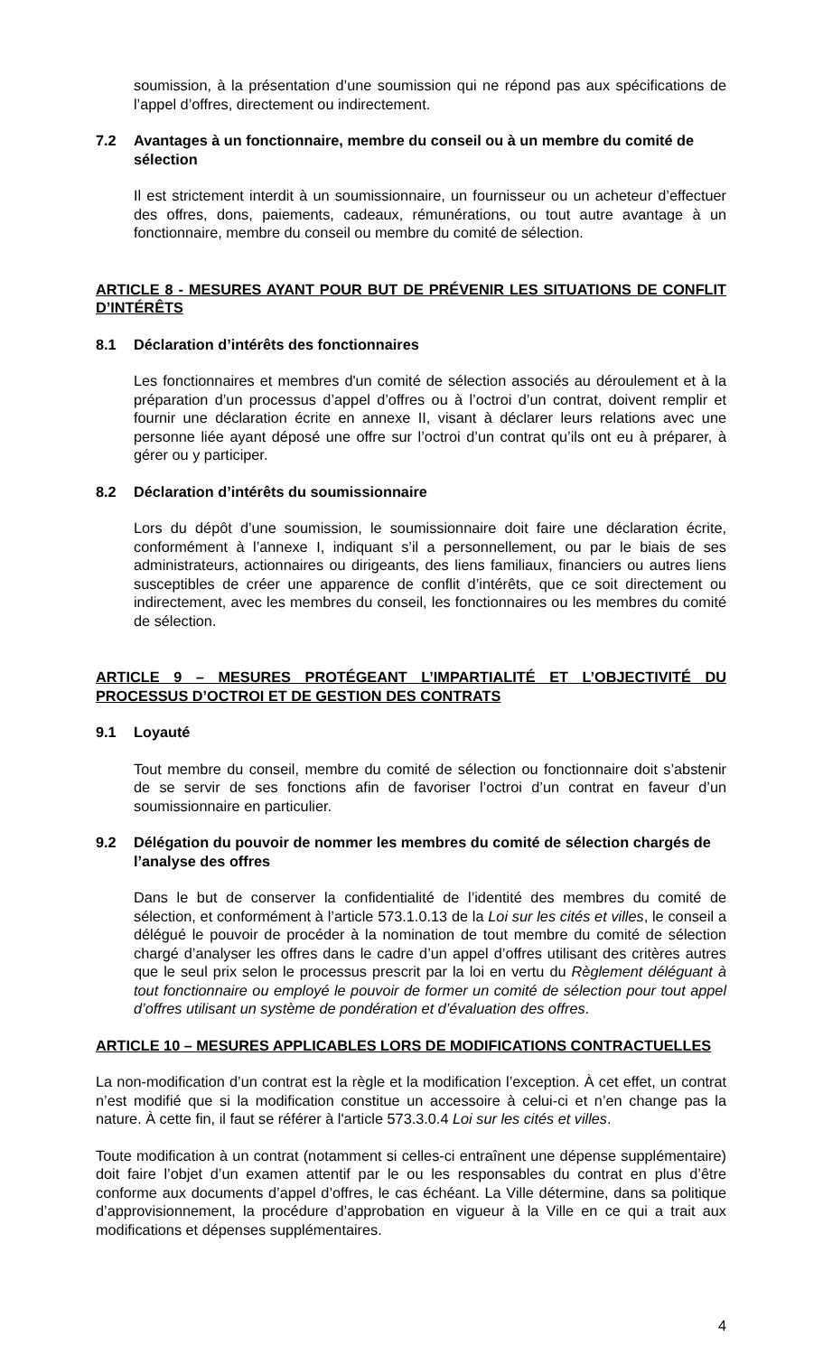soumission, à la présentation d’une soumission qui ne répond pas aux spécifications de l’appel d’offres, directement ou indirectement.
7.2 Avantages à un fonctionnaire, membre du conseil ou à un membre du comité de sélection
Il est strictement interdit à un soumissionnaire, un fournisseur ou un acheteur d’effectuer des offres, dons, paiements, cadeaux, rémunérations, ou tout autre avantage à un fonctionnaire, membre du conseil ou membre du comité de sélection.
ARTICLE 8 - MESURES AYANT POUR BUT DE PRÉVENIR LES SITUATIONS DE CONFLIT D’INTÉRÊTS
8.1 Déclaration d’intérêts des fonctionnaires
Les fonctionnaires et membres d'un comité de sélection associés au déroulement et à la préparation d’un processus d’appel d’offres ou à l’octroi d’un contrat, doivent remplir et fournir une déclaration écrite en annexe II, visant à déclarer leurs relations avec une personne liée ayant déposé une offre sur l’octroi d’un contrat qu’ils ont eu à préparer, à gérer ou y participer.
8.2 Déclaration d’intérêts du soumissionnaire
Lors du dépôt d’une soumission, le soumissionnaire doit faire une déclaration écrite, conformément à l’annexe I, indiquant s’il a personnellement, ou par le biais de ses administrateurs, actionnaires ou dirigeants, des liens familiaux, financiers ou autres liens susceptibles de créer une apparence de conflit d’intérêts, que ce soit directement ou indirectement, avec les membres du conseil, les fonctionnaires ou les membres du comité de sélection.
ARTICLE 9 – MESURES PROTÉGEANT L’IMPARTIALITÉ ET L’OBJECTIVITÉ DU PROCESSUS D’OCTROI ET DE GESTION DES CONTRATS
9.1 Loyauté
Tout membre du conseil, membre du comité de sélection ou fonctionnaire doit s’abstenir de se servir de ses fonctions afin de favoriser l’octroi d’un contrat en faveur d’un soumissionnaire en particulier.
9.2 Délégation du pouvoir de nommer les membres du comité de sélection chargés de l’analyse des offres
Dans le but de conserver la confidentialité de l’identité des membres du comité de sélection, et conformément à l’article 573.1.0.13 de la Loi sur les cités et villes, le conseil a délégué le pouvoir de procéder à la nomination de tout membre du comité de sélection chargé d’analyser les offres dans le cadre d’un appel d’offres utilisant des critères autres que le seul prix selon le processus prescrit par la loi en vertu du Règlement déléguant à tout fonctionnaire ou employé le pouvoir de former un comité de sélection pour tout appel d’offres utilisant un système de pondération et d’évaluation des offres.
ARTICLE 10 – MESURES APPLICABLES LORS DE MODIFICATIONS CONTRACTUELLES
La non-modification d’un contrat est la règle et la modification l’exception. À cet effet, un contrat n’est modifié que si la modification constitue un accessoire à celui-ci et n’en change pas la nature. À cette fin, il faut se référer à l'article 573.3.0.4 Loi sur les cités et villes.
Toute modification à un contrat (notamment si celles-ci entraînent une dépense supplémentaire) doit faire l’objet d’un examen attentif par le ou les responsables du contrat en plus d’être conforme aux documents d’appel d’offres, le cas échéant. La Ville détermine, dans sa politique d’approvisionnement, la procédure d’approbation en vigueur à la Ville en ce qui a trait aux modifications et dépenses supplémentaires.
4